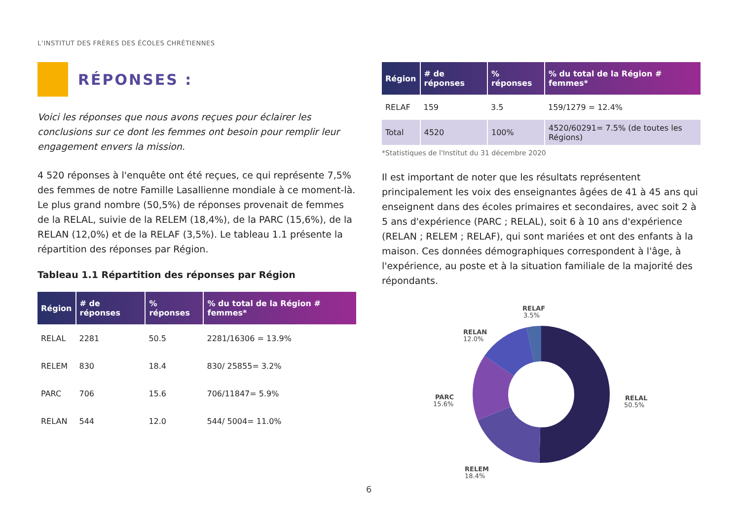L’INSTITUT DES FRÈRES DES ÉCOLES CHRÉTIENNES
RÉPONSES :
Voici les réponses que nous avons reçues pour éclairer les conclusions sur ce dont les femmes ont besoin pour remplir leur engagement envers la mission.
4 520 réponses à l'enquête ont été reçues, ce qui représente 7,5% des femmes de notre Famille Lasallienne mondiale à ce moment-là. Le plus grand nombre (50,5%) de réponses provenait de femmes de la RELAL, suivie de la RELEM (18,4%), de la PARC (15,6%), de la RELAN (12,0%) et de la RELAF (3,5%). Le tableau 1.1 présente la répartition des réponses par Région.
Tableau 1.1 Répartition des réponses par Région
| Région | # de réponses | % réponses | % du total de la Région # femmes* |
| --- | --- | --- | --- |
| RELAL | 2281 | 50.5 | 2281/16306 = 13.9% |
| RELEM | 830 | 18.4 | 830/ 25855= 3.2% |
| PARC | 706 | 15.6 | 706/11847= 5.9% |
| RELAN | 544 | 12.0 | 544/ 5004= 11.0% |
| Région | # de réponses | % réponses | % du total de la Région # femmes* |
| --- | --- | --- | --- |
| RELAF | 159 | 3.5 | 159/1279 = 12.4% |
| Total | 4520 | 100% | 4520/60291= 7.5% (de toutes les Régions) |
*Statistiques de l'Institut du 31 décembre 2020
Il est important de noter que les résultats représentent principalement les voix des enseignantes âgées de 41 à 45 ans qui enseignent dans des écoles primaires et secondaires, avec soit 2 à 5 ans d'expérience (PARC ; RELAL), soit 6 à 10 ans d'expérience (RELAN ; RELEM ; RELAF), qui sont mariées et ont des enfants à la maison. Ces données démographiques correspondent à l'âge, à l'expérience, au poste et à la situation familiale de la majorité des répondants.
RELAF
3.5%
RELAN
12.0%
PARC
15.6%
RELAL
50.5%
RELEM
18.4%
6